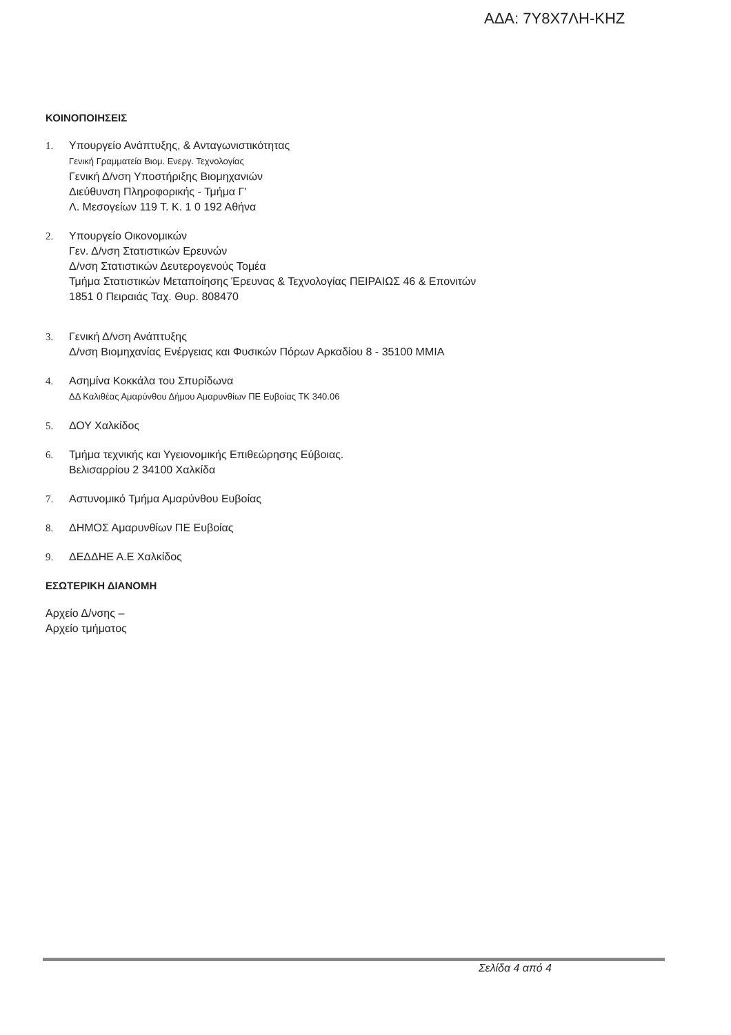ΑΔΑ: 7Υ8Χ7ΛΗ-ΚΗΖ
ΚΟΙΝΟΠΟΙΗΣΕΙΣ
1. Υπουργείο Ανάπτυξης, & Ανταγωνιστικότητας
Γενική Γραμματεία Βιομ. Ενεργ. Τεχνολογίας
Γενική Δ/νση Υποστήριξης Βιομηχανιών
Διεύθυνση Πληροφορικής - Τμήμα Γ'
Λ. Μεσογείων 119 Τ. Κ. 1 0 192 Αθήνα
2. Υπουργείο Οικονομικών
Γεν. Δ/νση Στατιστικών Ερευνών
Δ/νση Στατιστικών Δευτερογενούς Τομέα
Τμήμα Στατιστικών Μεταποίησης Έρευνας & Τεχνολογίας ΠΕΙΡΑΙΩΣ 46 & Επονιτών
1851 0 Πειραιάς Ταχ. Θυρ. 808470
3. Γενική Δ/νση Ανάπτυξης
Δ/νση Βιομηχανίας Ενέργειας και Φυσικών Πόρων Αρκαδίου 8 - 35100 ΜΜΙΑ
4. Ασημίνα Κοκκάλα του Σπυρίδωνα
ΔΔ Καλιθέας Αμαρύνθου Δήμου Αμαρυνθίων ΠΕ Ευβοίας ΤΚ 340.06
5. ΔΟΥ Χαλκίδος
6. Τμήμα τεχνικής και Υγειονομικής Επιθεώρησης Εύβοιας.
Βελισαρρίου 2 34100 Χαλκίδα
7. Αστυνομικό Τμήμα Αμαρύνθου Ευβοίας
8. ΔΗΜΟΣ Αμαρυνθίων ΠΕ Ευβοίας
9. ΔΕΔΔΗΕ Α.Ε Χαλκίδος
ΕΣΩΤΕΡΙΚΗ ΔΙΑΝΟΜΗ
Αρχείο Δ/νσης –
Αρχείο τμήματος
Σελίδα 4 από 4